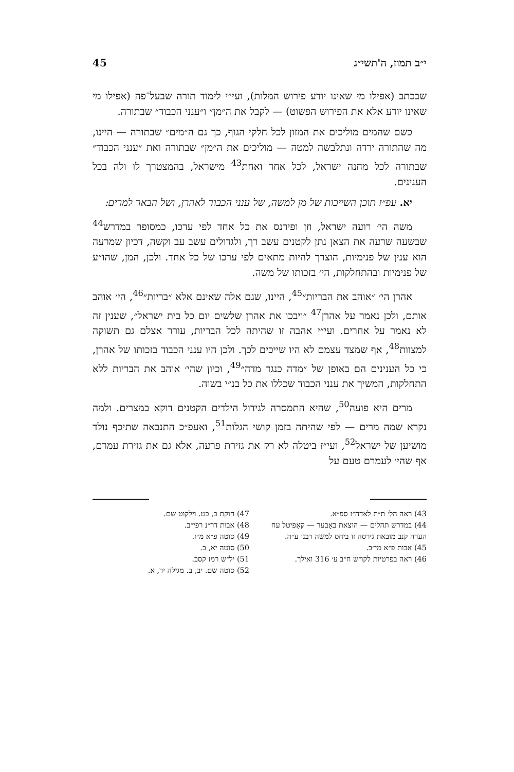י״ב תמוז, ה'תשי״ג 45
שבכתב (אפילו מי שאינו יודע פירוש המלות), ועי״י לימוד תורה שבעל־פה (אפילו מי שאינו יודע אלא את הפירוש הפשוט) — לקבל את ה״מן״ ו״ענני הכבוד״ שבתורה.
כשם שהמים מוליכים את המזון לכל חלקי הגוף, כך גם ה״מים״ שבתורה — היינו, מה שהתורה ירדה ונתלבשה למטה — מוליכים את ה״מן״ שבתורה ואת ״ענני הכבוד״ שבתורה לכל מחנה ישראל, לכל אחד ואחת<sup>43</sup> מישראל, בהמצטרך לו ולה בכל הענינים.
יא. עפ״ז תוכן השייכות של מן למשה, של ענני הכבוד לאהרן, ושל הבאר למרים:
משה הי׳ רועה ישראל, וזן ופירנס את כל אחד לפי ערכו, כמסופר במדרש<sup>44</sup> שבשעה שרעה את הצאן נתן לקטנים עשב רך, ולגדולים עשב עב וקשה, דכיון שמרעה הוא ענין של פנימיות, הוצרך להיות מתאים לפי ערכו של כל אחד. ולכן, המן, שהו״ע של פנימיות ובהתחלקות, הי׳ בזכותו של משה.
אהרן הי׳ ״אוהב את הבריות״<sup>45</sup>, היינו, שגם אלה שאינם אלא ״בריות״<sup>46</sup>, הי׳ אוהב אותם, ולכן נאמר על אהרן<sup>47</sup> ״ויבכו את אהרן שלשים יום כל בית ישראל״, שענין זה לא נאמר על אחרים. ועי״י אהבה זו שהיתה לכל הבריות, עורר אצלם גם תשוקה למצוות<sup>48</sup>, אף שמצד עצמם לא היו שייכים לכך. ולכן היו ענני הכבוד בזכותו של אהרן, כי כל הענינים הם באופן של ״מדה כנגד מדה״<sup>49</sup>, וכיון שהי׳ אוהב את הבריות ללא התחלקות, המשיך את ענני הכבוד שכללו את כל בנ״י בשוה.
מרים היא פועה<sup>50</sup>, שהיא התמסרה לגידול הילדים הקטנים דוקא במצרים. ולמה נקרא שמה מרים — לפי שהיתה בזמן קושי הגלות<sup>51</sup>, ואעפ״כ התנבאה שתיכף נולד מושיען של ישראל<sup>52</sup>, ועי״ז ביטלה לא רק את גזירת פרעה, אלא גם את גזירת עמרם, אף שהי׳ לעמרם טעם על
43) ראה הל׳ ת״ת לאדה״ז ספ״א.
44) במדרש תהלים — הוצאת באָבער — קאַפיטל עח הערה קנב מובאת גירסה זו ביחס למשה רבנו ע״ה.
45) אבות פ״א מי״ב.
46) ראה בפרטיות לקו״ש ח״ב ע׳ 316 ואילך.
47) חוקת כ, כט. וילקוט שם.
48) אבות דר״נ רפי״ב.
49) סוטה פ״א מ״ז.
50) סוטה יא, ב.
51) יל״ש רמז קסב.
52) סוטה שם. יב, ב. מגילה יד, א.